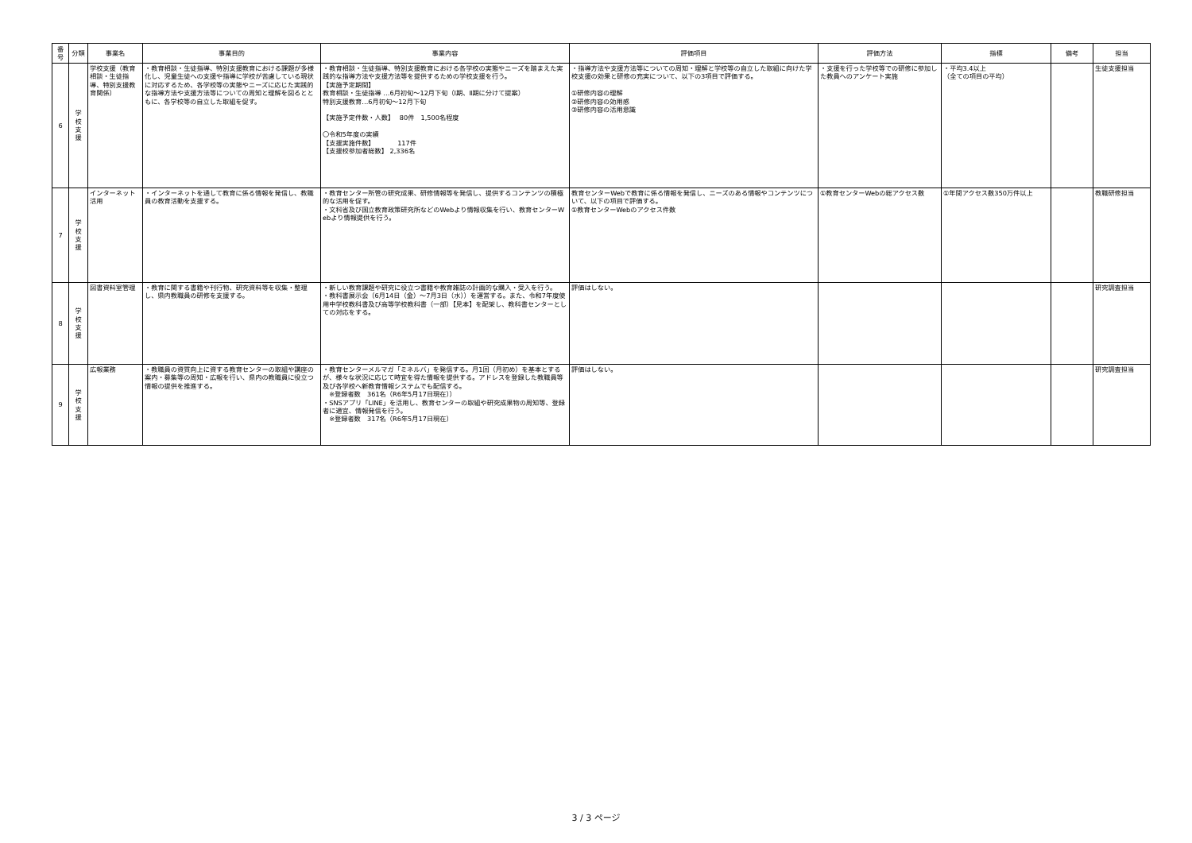| 番号 | 分類 | 事業名 | 事業目的 | 事業内容 | 評価項目 | 評価方法 | 指標 | 備考 | 担当 |
| --- | --- | --- | --- | --- | --- | --- | --- | --- | --- |
| 6 | 学 校 支 援 | 学校支援（教育相談・生徒指導、特別支援教育関係） | ・教育相談・生徒指導、特別支援教育における課題が多様化し、児童生徒への支援や指導に学校が苦慮している現状に対応するため、各学校等の実態やニーズに応じた実践的な指導方法や支援方法等についての周知と理解を図るとともに、各学校等の自立した取組を促す。 | ・教育相談・生徒指導、特別支援教育における各学校の実態やニーズを踏まえた実践的な指導方法や支援方法等を提供するための学校支援を行う。 【実施予定期間】 教育相談・生徒指導 …6月初旬～12月下旬（Ⅰ期、Ⅱ期に分けて提案） 特別支援教育…6月初旬～12月下旬 【実施予定件数・人数】 80件 1,500名程度 〇令和5年度の実績 【支援実施件数】 117件 【支援校参加者総数】 2,336名 | ・指導方法や支援方法等についての周知・理解と学校等の自立した取組に向けた学校支援の効果と研修の充実について、以下の3項目で評価する。 ①研修内容の理解 ②研修内容の効用感 ③研修内容の活用意識 | ・支援を行った学校等での研修に参加した教員へのアンケート実施 | ・平均3.4以上 （全ての項目の平均） | | 生徒支援担当 |
| 7 | 学 校 支 援 | インターネット活用 | ・インターネットを通して教育に係る情報を発信し、教職員の教育活動を支援する。 | ・教育センター所管の研究成果、研修情報等を発信し、提供するコンテンツの積極的な活用を促す。 ・文科省及び国立教育政策研究所などのWebより情報収集を行い、教育センターWebより情報提供を行う。 | 教育センターWebで教育に係る情報を発信し、ニーズのある情報やコンテンツについて、以下の項目で評価する。 ①教育センターWebのアクセス件数 | ①教育センターWebの総アクセス数 | ①年間アクセス数350万件以上 | | 教職研修担当 |
| 8 | 学 校 支 援 | 図書資料室管理 | ・教育に関する書籍や刊行物、研究資料等を収集・整理し、県内教職員の研修を支援する。 | ・新しい教育課題や研究に役立つ書籍や教育雑誌の計画的な購入・受入を行う。 ・教科書展示会（6月14日（金）～7月3日（水））を運営する。また、令和7年度使用中学校教科書及び高等学校教科書（一部）【見本】を配架し、教科書センターとしての対応をする。 | 評価はしない。 | | | | 研究調査担当 |
| 9 | 学 校 支 援 | 広報業務 | ・教職員の資質向上に資する教育センターの取組や講座の案内・募集等の周知・広報を行い、県内の教職員に役立つ情報の提供を推進する。 | ・教育センターメルマガ「ミネルバ」を発信する。月1回（月初め）を基本とするが、様々な状況に応じて時宜を得た情報を提供する。アドレスを登録した教職員等及び各学校へ新教育情報システムでも配信する。 ※登録者数 361名（R6年5月17日現在）） ・SNSアプリ「LINE」を活用し、教育センターの取組や研究成果物の周知等、登録者に適宜、情報発信を行う。 ※登録者数 317名（R6年5月17日現在） | 評価はしない。 | | | | 研究調査担当 |
3 / 3 ページ